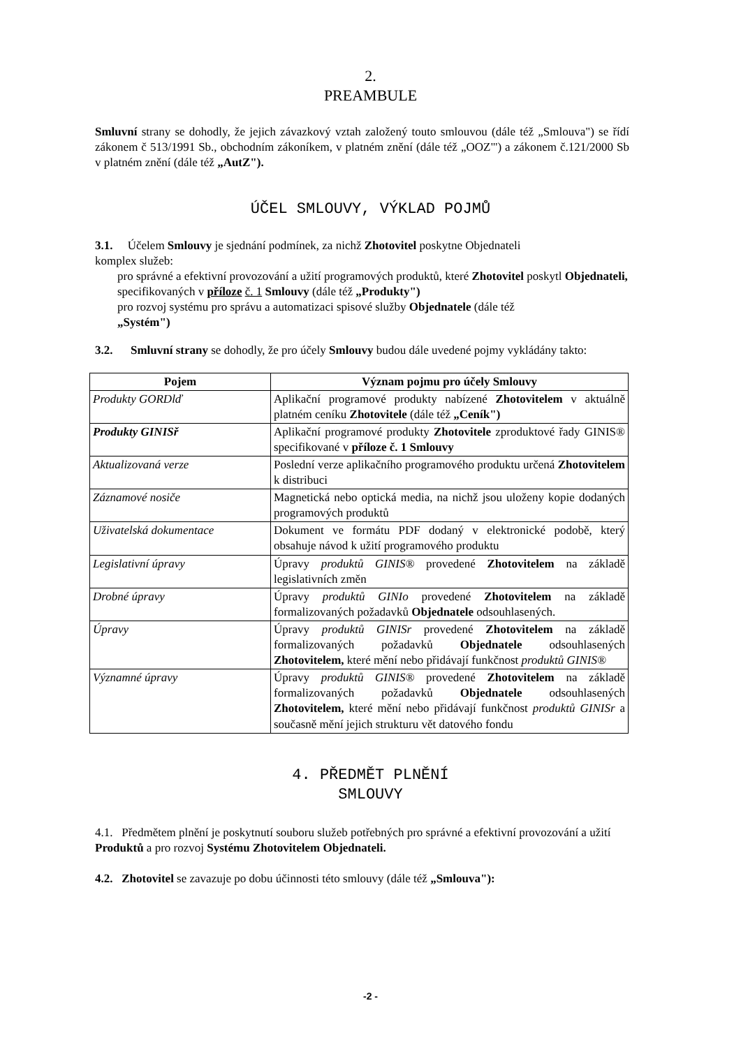2.
PREAMBULE
Smluvní strany se dohodly, že jejich závazkový vztah založený touto smlouvou (dále též „Smlouva") se řídí zákonem č 513/1991 Sb., obchodním zákoníkem, v platném znění (dále též „OOZ"') a zákonem č.121/2000 Sb v platném znění (dále též „AutZ").
ÚČEL SMLOUVY, VÝKLAD POJMŮ
3.1. Účelem Smlouvy je sjednání podmínek, za nichž Zhotovitel poskytne Objednateli
komplex služeb:
pro správné a efektivní provozování a užití programových produktů, které Zhotovitel poskytl Objednateli, specifikovaných v příloze č. 1 Smlouvy (dále též „Produkty")
pro rozvoj systému pro správu a automatizaci spisové služby Objednatele (dále též
„Systém")
3.2. Smluvní strany se dohodly, že pro účely Smlouvy budou dále uvedené pojmy vykládány takto:
| Pojem | Význam pojmu pro účely Smlouvy |
| --- | --- |
| Produkty GORDlď | Aplikační programové produkty nabízené Zhotovitelem v aktuálně platném ceníku Zhotovitele (dále též „Ceník") |
| Produkty GINISř | Aplikační programové produkty Zhotovitele zproduktové řady GINIS® specifikované v příloze č. 1 Smlouvy |
| Aktualizovaná verze | Poslední verze aplikačního programového produktu určená Zhotovitelem k distribuci |
| Záznamové nosiče | Magnetická nebo optická media, na nichž jsou uloženy kopie dodaných programových produktů |
| Uživatelská dokumentace | Dokument ve formátu PDF dodaný v elektronické podobě, který obsahuje návod k užití programového produktu |
| Legislativní úpravy | Úpravy produktů GINIS® provedené Zhotovitelem na základě legislativních změn |
| Drobné úpravy | Úpravy produktů GINIo provedené Zhotovitelem na základě formalizovaných požadavků Objednatele odsouhlasených. |
| Úpravy | Úpravy produktů GINISr provedené Zhotovitelem na základě formalizovaných požadavků Objednatele odsouhlasených Zhotovitelem, které mění nebo přidávají funkčnost produktů GINIS® |
| Významné úpravy | Úpravy produktů GINIS® provedené Zhotovitelem na základě formalizovaných požadavků Objednatele odsouhlasených Zhotovitelem, které mění nebo přidávají funkčnost produktů GINISr a současně mění jejich strukturu vět datového fondu |
4. PŘEDMĚT PLNĚNÍ
SMLOUVY
4.1. Předmětem plnění je poskytnutí souboru služeb potřebných pro správné a efektivní provozování a užití Produktů a pro rozvoj Systému Zhotovitelem Objednateli.
4.2. Zhotovitel se zavazuje po dobu účinnosti této smlouvy (dále též „Smlouva"):
-2 -